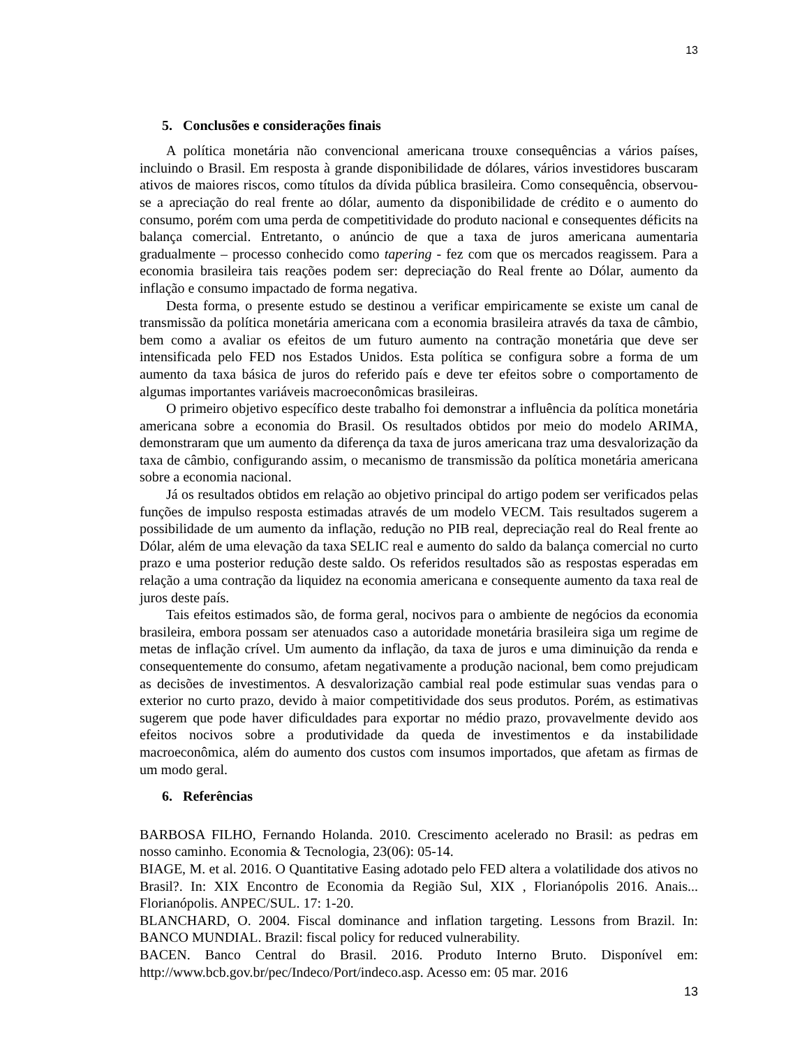13
5. Conclusões e considerações finais
A política monetária não convencional americana trouxe consequências a vários países, incluindo o Brasil. Em resposta à grande disponibilidade de dólares, vários investidores buscaram ativos de maiores riscos, como títulos da dívida pública brasileira. Como consequência, observou-se a apreciação do real frente ao dólar, aumento da disponibilidade de crédito e o aumento do consumo, porém com uma perda de competitividade do produto nacional e consequentes déficits na balança comercial. Entretanto, o anúncio de que a taxa de juros americana aumentaria gradualmente – processo conhecido como tapering - fez com que os mercados reagissem. Para a economia brasileira tais reações podem ser: depreciação do Real frente ao Dólar, aumento da inflação e consumo impactado de forma negativa.
Desta forma, o presente estudo se destinou a verificar empiricamente se existe um canal de transmissão da política monetária americana com a economia brasileira através da taxa de câmbio, bem como a avaliar os efeitos de um futuro aumento na contração monetária que deve ser intensificada pelo FED nos Estados Unidos. Esta política se configura sobre a forma de um aumento da taxa básica de juros do referido país e deve ter efeitos sobre o comportamento de algumas importantes variáveis macroeconômicas brasileiras.
O primeiro objetivo específico deste trabalho foi demonstrar a influência da política monetária americana sobre a economia do Brasil. Os resultados obtidos por meio do modelo ARIMA, demonstraram que um aumento da diferença da taxa de juros americana traz uma desvalorização da taxa de câmbio, configurando assim, o mecanismo de transmissão da política monetária americana sobre a economia nacional.
Já os resultados obtidos em relação ao objetivo principal do artigo podem ser verificados pelas funções de impulso resposta estimadas através de um modelo VECM. Tais resultados sugerem a possibilidade de um aumento da inflação, redução no PIB real, depreciação real do Real frente ao Dólar, além de uma elevação da taxa SELIC real e aumento do saldo da balança comercial no curto prazo e uma posterior redução deste saldo. Os referidos resultados são as respostas esperadas em relação a uma contração da liquidez na economia americana e consequente aumento da taxa real de juros deste país.
Tais efeitos estimados são, de forma geral, nocivos para o ambiente de negócios da economia brasileira, embora possam ser atenuados caso a autoridade monetária brasileira siga um regime de metas de inflação crível. Um aumento da inflação, da taxa de juros e uma diminuição da renda e consequentemente do consumo, afetam negativamente a produção nacional, bem como prejudicam as decisões de investimentos. A desvalorização cambial real pode estimular suas vendas para o exterior no curto prazo, devido à maior competitividade dos seus produtos. Porém, as estimativas sugerem que pode haver dificuldades para exportar no médio prazo, provavelmente devido aos efeitos nocivos sobre a produtividade da queda de investimentos e da instabilidade macroeconômica, além do aumento dos custos com insumos importados, que afetam as firmas de um modo geral.
6. Referências
BARBOSA FILHO, Fernando Holanda. 2010. Crescimento acelerado no Brasil: as pedras em nosso caminho. Economia & Tecnologia, 23(06): 05-14.
BIAGE, M. et al. 2016. O Quantitative Easing adotado pelo FED altera a volatilidade dos ativos no Brasil?. In: XIX Encontro de Economia da Região Sul, XIX , Florianópolis 2016. Anais... Florianópolis. ANPEC/SUL. 17: 1-20.
BLANCHARD, O. 2004. Fiscal dominance and inflation targeting. Lessons from Brazil. In: BANCO MUNDIAL. Brazil: fiscal policy for reduced vulnerability.
BACEN. Banco Central do Brasil. 2016. Produto Interno Bruto. Disponível em: http://www.bcb.gov.br/pec/Indeco/Port/indeco.asp. Acesso em: 05 mar. 2016
13